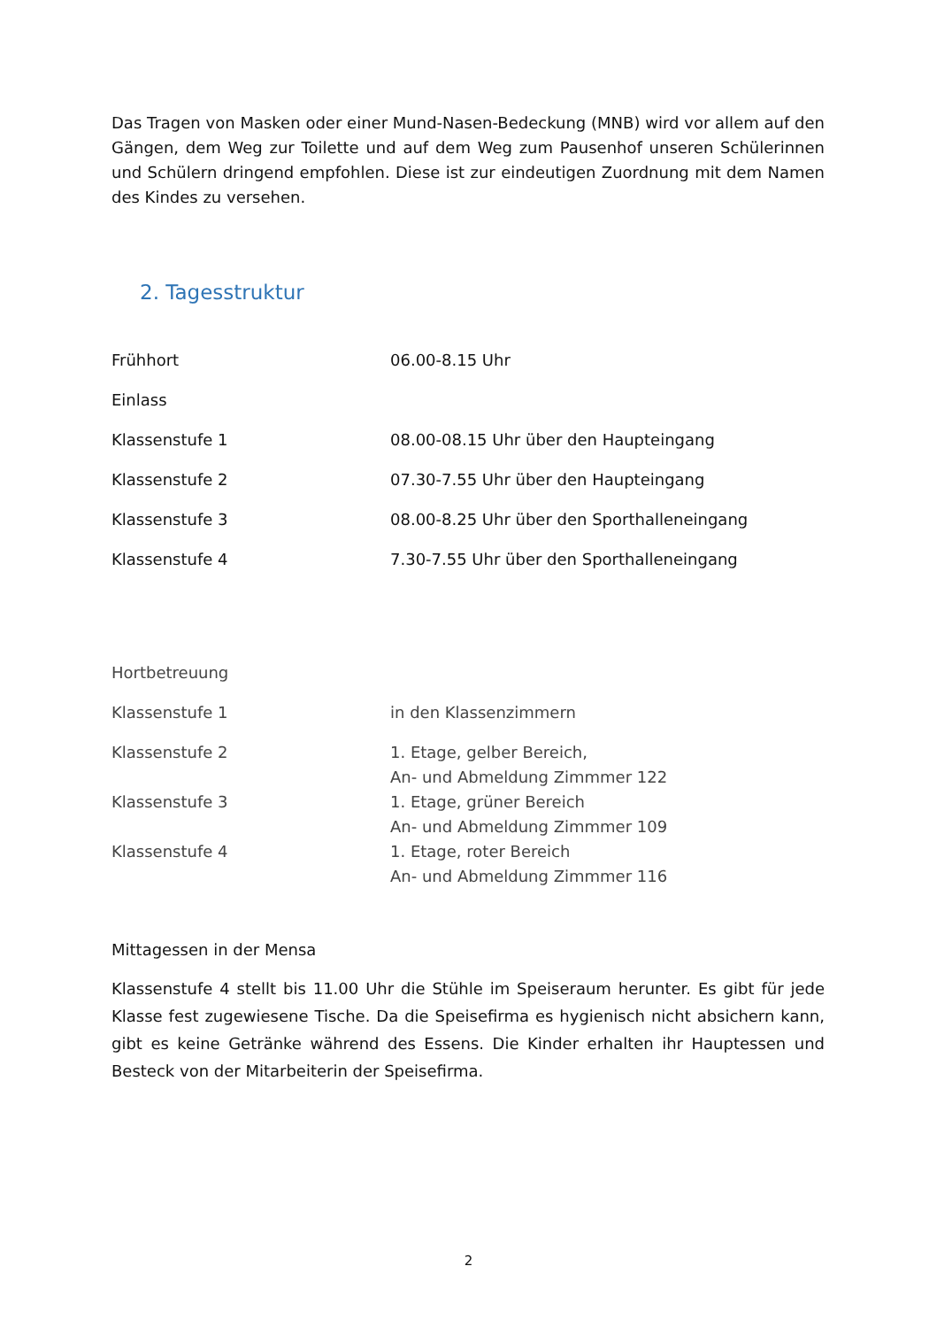Das Tragen von Masken oder einer Mund-Nasen-Bedeckung (MNB) wird vor allem auf den Gängen, dem Weg zur Toilette und auf dem Weg zum Pausenhof unseren Schülerinnen und Schülern dringend empfohlen. Diese ist zur eindeutigen Zuordnung mit dem Namen des Kindes zu versehen.
2. Tagesstruktur
Frühhort 06.00-8.15 Uhr
Einlass
Klassenstufe 1 08.00-08.15 Uhr über den Haupteingang
Klassenstufe 2 07.30-7.55 Uhr über den Haupteingang
Klassenstufe 3 08.00-8.25 Uhr über den Sporthalleneingang
Klassenstufe 4 7.30-7.55 Uhr über den Sporthalleneingang
Hortbetreuung
Klassenstufe 1 in den Klassenzimmern
Klassenstufe 2 1. Etage, gelber Bereich,
An- und Abmeldung Zimmmer 122
Klassenstufe 3 1. Etage, grüner Bereich
An- und Abmeldung Zimmmer 109
Klassenstufe 4 1. Etage, roter Bereich
An- und Abmeldung Zimmmer 116
Mittagessen in der Mensa
Klassenstufe 4 stellt bis 11.00 Uhr die Stühle im Speiseraum herunter. Es gibt für jede Klasse fest zugewiesene Tische. Da die Speisefirma es hygienisch nicht absichern kann, gibt es keine Getränke während des Essens. Die Kinder erhalten ihr Hauptessen und Besteck von der Mitarbeiterin der Speisefirma.
2